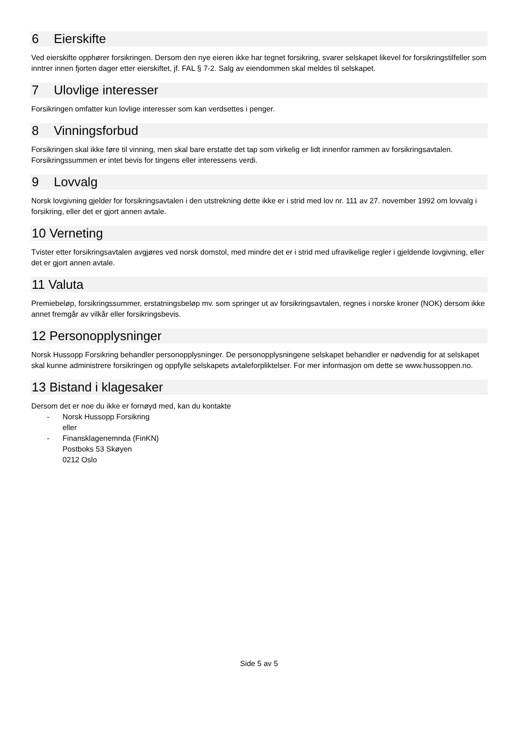6 Eierskifte
Ved eierskifte opphører forsikringen. Dersom den nye eieren ikke har tegnet forsikring, svarer selskapet likevel for forsikringstilfeller som inntrer innen fjorten dager etter eierskiftet, jf. FAL § 7-2. Salg av eiendommen skal meldes til selskapet.
7 Ulovlige interesser
Forsikringen omfatter kun lovlige interesser som kan verdsettes i penger.
8 Vinningsforbud
Forsikringen skal ikke føre til vinning, men skal bare erstatte det tap som virkelig er lidt innenfor rammen av forsikringsavtalen. Forsikringssummen er intet bevis for tingens eller interessens verdi.
9 Lovvalg
Norsk lovgivning gjelder for forsikringsavtalen i den utstrekning dette ikke er i strid med lov nr. 111 av 27. november 1992 om lovvalg i forsikring, eller det er gjort annen avtale.
10 Verneting
Tvister etter forsikringsavtalen avgjøres ved norsk domstol, med mindre det er i strid med ufravikelige regler i gjeldende lovgivning, eller det er gjort annen avtale.
11 Valuta
Premiebeløp, forsikringssummer, erstatningsbeløp mv. som springer ut av forsikringsavtalen, regnes i norske kroner (NOK) dersom ikke annet fremgår av vilkår eller forsikringsbevis.
12 Personopplysninger
Norsk Hussopp Forsikring behandler personopplysninger. De personopplysningene selskapet behandler er nødvendig for at selskapet skal kunne administrere forsikringen og oppfylle selskapets avtaleforpliktelser. For mer informasjon om dette se www.hussoppen.no.
13 Bistand i klagesaker
Dersom det er noe du ikke er fornøyd med, kan du kontakte
- Norsk Hussopp Forsikring
eller
- Finansklagenemnda (FinKN)
Postboks 53 Skøyen
0212 Oslo
Side 5 av 5